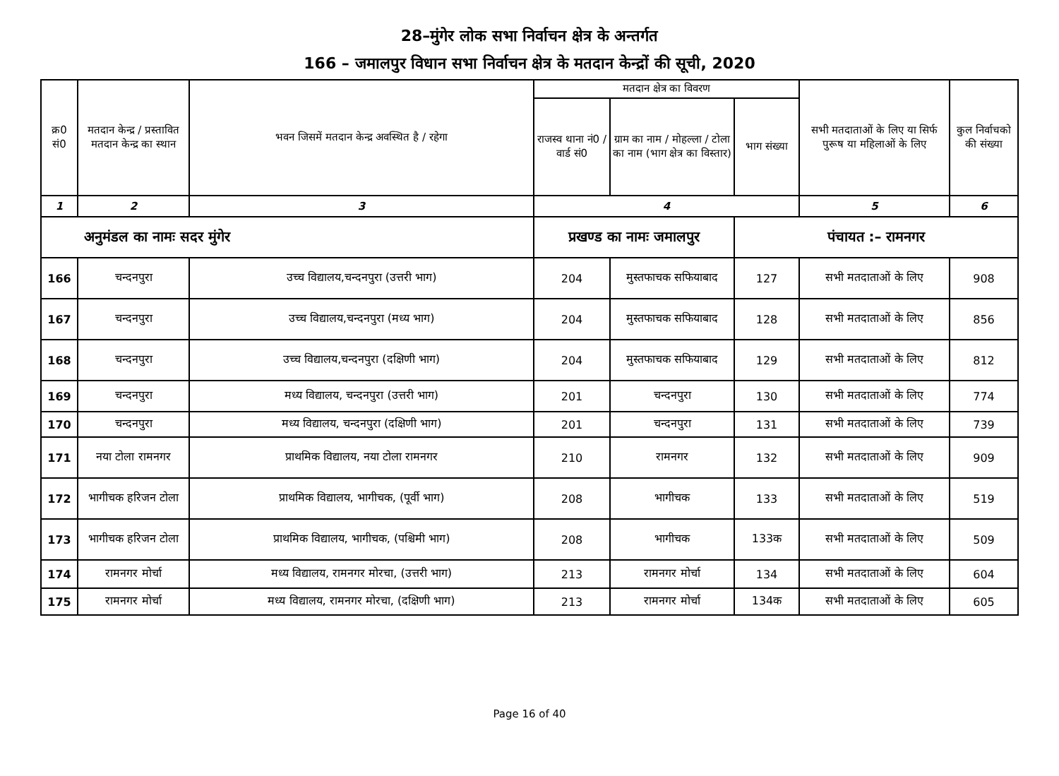28–मुंगेर लोक सभा निर्वाचन क्षेत्र के अन्तर्गत
166 – जमालपुर विधान सभा निर्वाचन क्षेत्र के मतदान केन्द्रों की सूची, 2020
| क्र0 सं0 | मतदान केन्द्र / प्रस्तावित मतदान केन्द्र का स्थान | भवन जिसमें मतदान केन्द्र अवस्थित है / रहेगा | मतदान क्षेत्र का विवरण | | | सभी मतदाताओं के लिए या सिर्फ पुरूष या महिलाओं के लिए | कुल निर्वाचको की संख्या |
| --- | --- | --- | --- | --- | --- | --- | --- |
| | | | राजस्व थाना नं0 / वार्ड सं0 | ग्राम का नाम / मोहल्ला / टोला का नाम (भाग क्षेत्र का विस्तार) | भाग संख्या | | |
| 1 | 2 | 3 | 4 | | | 5 | 6 |
| अनुमंडल का नामः सदर मुंगेर | | | प्रखण्ड का नामः जमालपुर | | पंचायत :– रामनगर | | |
| 166 | चन्दनपुरा | उच्च विद्यालय,चन्दनपुरा (उत्तरी भाग) | 204 | मुस्तफाचक सफियाबाद | 127 | सभी मतदाताओं के लिए | 908 |
| 167 | चन्दनपुरा | उच्च विद्यालय,चन्दनपुरा (मध्य भाग) | 204 | मुस्तफाचक सफियाबाद | 128 | सभी मतदाताओं के लिए | 856 |
| 168 | चन्दनपुरा | उच्च विद्यालय,चन्दनपुरा (दक्षिणी भाग) | 204 | मुस्तफाचक सफियाबाद | 129 | सभी मतदाताओं के लिए | 812 |
| 169 | चन्दनपुरा | मध्य विद्यालय, चन्दनपुरा (उत्तरी भाग) | 201 | चन्दनपुरा | 130 | सभी मतदाताओं के लिए | 774 |
| 170 | चन्दनपुरा | मध्य विद्यालय, चन्दनपुरा (दक्षिणी भाग) | 201 | चन्दनपुरा | 131 | सभी मतदाताओं के लिए | 739 |
| 171 | नया टोला रामनगर | प्राथमिक विद्यालय, नया टोला रामनगर | 210 | रामनगर | 132 | सभी मतदाताओं के लिए | 909 |
| 172 | भागीचक हरिजन टोला | प्राथमिक विद्यालय, भागीचक, (पूर्वी भाग) | 208 | भागीचक | 133 | सभी मतदाताओं के लिए | 519 |
| 173 | भागीचक हरिजन टोला | प्राथमिक विद्यालय, भागीचक, (पश्चिमी भाग) | 208 | भागीचक | 133क | सभी मतदाताओं के लिए | 509 |
| 174 | रामनगर मोर्चा | मध्य विद्यालय, रामनगर मोरचा, (उत्तरी भाग) | 213 | रामनगर मोर्चा | 134 | सभी मतदाताओं के लिए | 604 |
| 175 | रामनगर मोर्चा | मध्य विद्यालय, रामनगर मोरचा, (दक्षिणी भाग) | 213 | रामनगर मोर्चा | 134क | सभी मतदाताओं के लिए | 605 |
Page 16 of 40